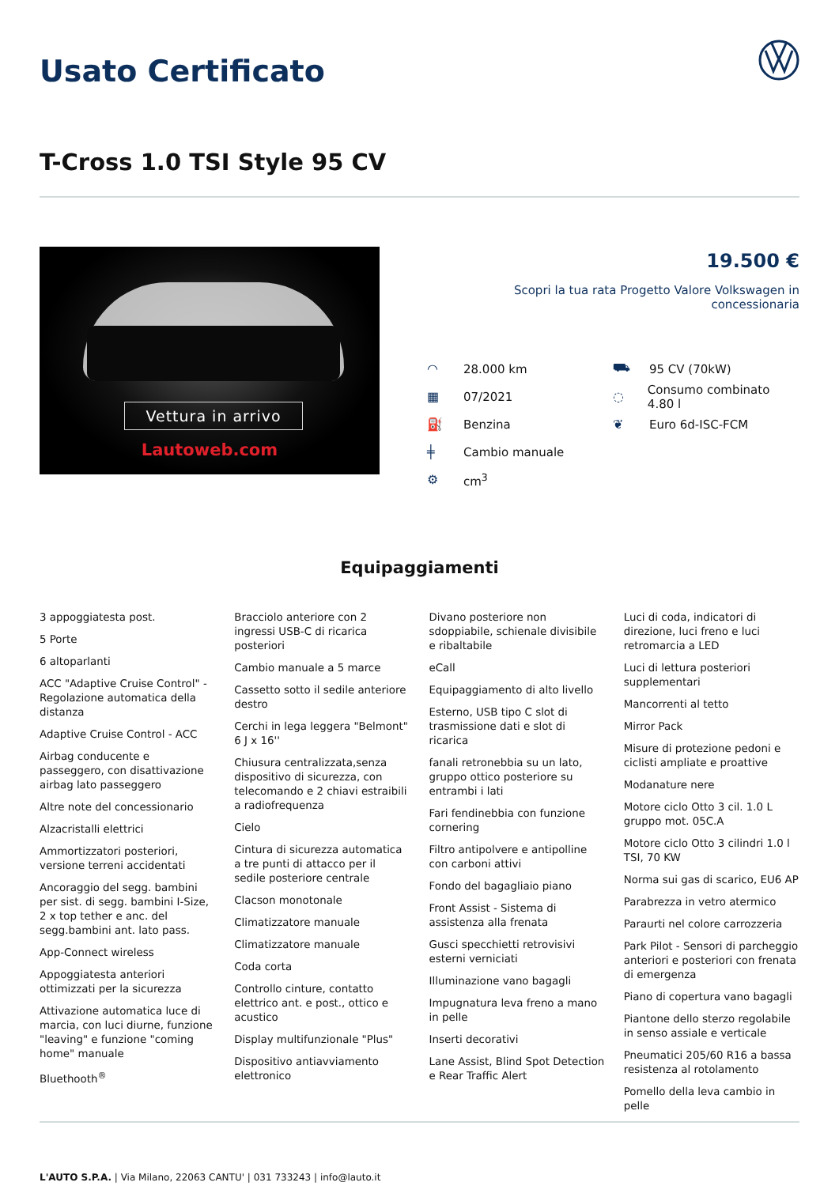Usato Certificato
T-Cross 1.0 TSI Style 95 CV
Vettura in arrivo
Lautoweb.com
19.500 €
Scopri la tua rata Progetto Valore Volkswagen in concessionaria
◠ 28.000 km
⛟ 95 CV (70kW)
▦ 07/2021
◌ Consumo combinato 4.80 l
⛽ Benzina
❦ Euro 6d-ISC-FCM
╪ Cambio manuale
⚙ cm<sup>3</sup>
Equipaggiamenti
3 appoggiatesta post.
5 Porte
6 altoparlanti
ACC "Adaptive Cruise Control" - Regolazione automatica della distanza
Adaptive Cruise Control - ACC
Airbag conducente e passeggero, con disattivazione airbag lato passeggero
Altre note del concessionario
Alzacristalli elettrici
Ammortizzatori posteriori, versione terreni accidentati
Ancoraggio del segg. bambini per sist. di segg. bambini I-Size, 2 x top tether e anc. del segg.bambini ant. lato pass.
App-Connect wireless
Appoggiatesta anteriori ottimizzati per la sicurezza
Attivazione automatica luce di marcia, con luci diurne, funzione "leaving" e funzione "coming home" manuale
Bluethooth<sup>®</sup>
Bracciolo anteriore con 2 ingressi USB-C di ricarica posteriori
Cambio manuale a 5 marce
Cassetto sotto il sedile anteriore destro
Cerchi in lega leggera "Belmont" 6 J x 16''
Chiusura centralizzata,senza dispositivo di sicurezza, con telecomando e 2 chiavi estraibili a radiofrequenza
Cielo
Cintura di sicurezza automatica a tre punti di attacco per il sedile posteriore centrale
Clacson monotonale
Climatizzatore manuale
Climatizzatore manuale
Coda corta
Controllo cinture, contatto elettrico ant. e post., ottico e acustico
Display multifunzionale "Plus"
Dispositivo antiavviamento elettronico
Divano posteriore non sdoppiabile, schienale divisibile e ribaltabile
eCall
Equipaggiamento di alto livello
Esterno, USB tipo C slot di trasmissione dati e slot di ricarica
fanali retronebbia su un lato, gruppo ottico posteriore su entrambi i lati
Fari fendinebbia con funzione cornering
Filtro antipolvere e antipolline con carboni attivi
Fondo del bagagliaio piano
Front Assist - Sistema di assistenza alla frenata
Gusci specchietti retrovisivi esterni verniciati
Illuminazione vano bagagli
Impugnatura leva freno a mano in pelle
Inserti decorativi
Lane Assist, Blind Spot Detection e Rear Traffic Alert
Luci di coda, indicatori di direzione, luci freno e luci retromarcia a LED
Luci di lettura posteriori supplementari
Mancorrenti al tetto
Mirror Pack
Misure di protezione pedoni e ciclisti ampliate e proattive
Modanature nere
Motore ciclo Otto 3 cil. 1.0 L gruppo mot. 05C.A
Motore ciclo Otto 3 cilindri 1.0 l TSI, 70 KW
Norma sui gas di scarico, EU6 AP
Parabrezza in vetro atermico
Paraurti nel colore carrozzeria
Park Pilot - Sensori di parcheggio anteriori e posteriori con frenata di emergenza
Piano di copertura vano bagagli
Piantone dello sterzo regolabile in senso assiale e verticale
Pneumatici 205/60 R16 a bassa resistenza al rotolamento
Pomello della leva cambio in pelle
L'AUTO S.P.A. | Via Milano, 22063 CANTU' | 031 733243 | info@lauto.it